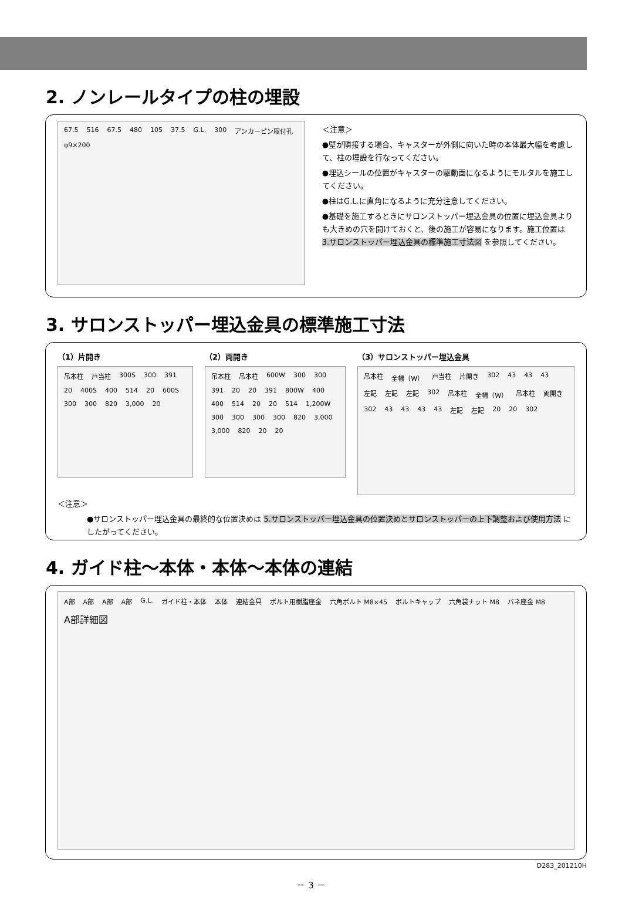2. ノンレールタイプの柱の埋設
67.5 516 67.5 480 105 37.5 G.L. 300 アンカーピン取付孔 φ9×200
＜注意＞
●壁が隣接する場合、キャスターが外側に向いた時の本体最大幅を考慮して、柱の埋設を行なってください。
●埋込シールの位置がキャスターの駆動面になるようにモルタルを施工してください。
●柱はG.L.に直角になるように充分注意してください。
●基礎を施工するときにサロンストッパー埋込金具の位置に埋込金具よりも大きめの穴を開けておくと、後の施工が容易になります。施工位置は 3.サロンストッパー埋込金具の標準施工寸法図 を参照してください。
3. サロンストッパー埋込金具の標準施工寸法
（1）片開き
吊本柱 戸当柱 300S 300 391 20 400S 400 514 20 600S 300 300 820 3,000 20
（2）両開き
吊本柱 吊本柱 600W 300 300 391 20 20 391 800W 400 400 514 20 20 514 1,200W 300 300 300 300 820 3,000 3,000 820 20 20
（3）サロンストッパー埋込金具
吊本柱 全幅（W） 戸当柱 片開き 302 43 43 43 左記 左記 左記 302 吊本柱 全幅（W） 吊本柱 両開き 302 43 43 43 43 左記 左記 20 20 302
＜注意＞
●サロンストッパー埋込金具の最終的な位置決めは 5.サロンストッパー埋込金具の位置決めとサロンストッパーの上下調整および使用方法 にしたがってください。
4. ガイド柱～本体・本体～本体の連結
A部 A部 A部 A部 G.L. ガイド柱・本体 本体 連結金具 ボルト用樹脂座金 六角ボルト M8×45 ボルトキャップ 六角袋ナット M8 バネ座金 M8 A部詳細図
D283_201210H
－ 3 －